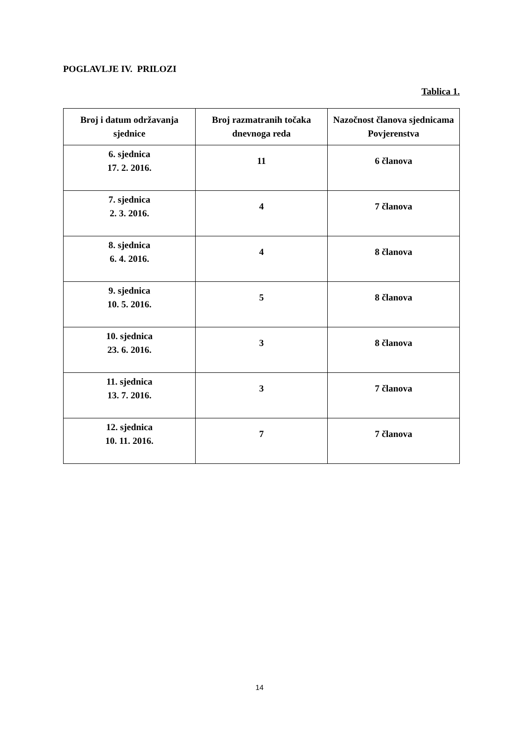POGLAVLJE IV. PRILOZI
Tablica 1.
| Broj i datum održavanja sjednice | Broj razmatranih točaka dnevnoga reda | Nazočnost članova sjednicama Povjerenstva |
| --- | --- | --- |
| 6. sjednica 17. 2. 2016. | 11 | 6 članova |
| 7. sjednica 2. 3. 2016. | 4 | 7 članova |
| 8. sjednica 6. 4. 2016. | 4 | 8 članova |
| 9. sjednica 10. 5. 2016. | 5 | 8 članova |
| 10. sjednica 23. 6. 2016. | 3 | 8 članova |
| 11. sjednica 13. 7. 2016. | 3 | 7 članova |
| 12. sjednica 10. 11. 2016. | 7 | 7 članova |
14